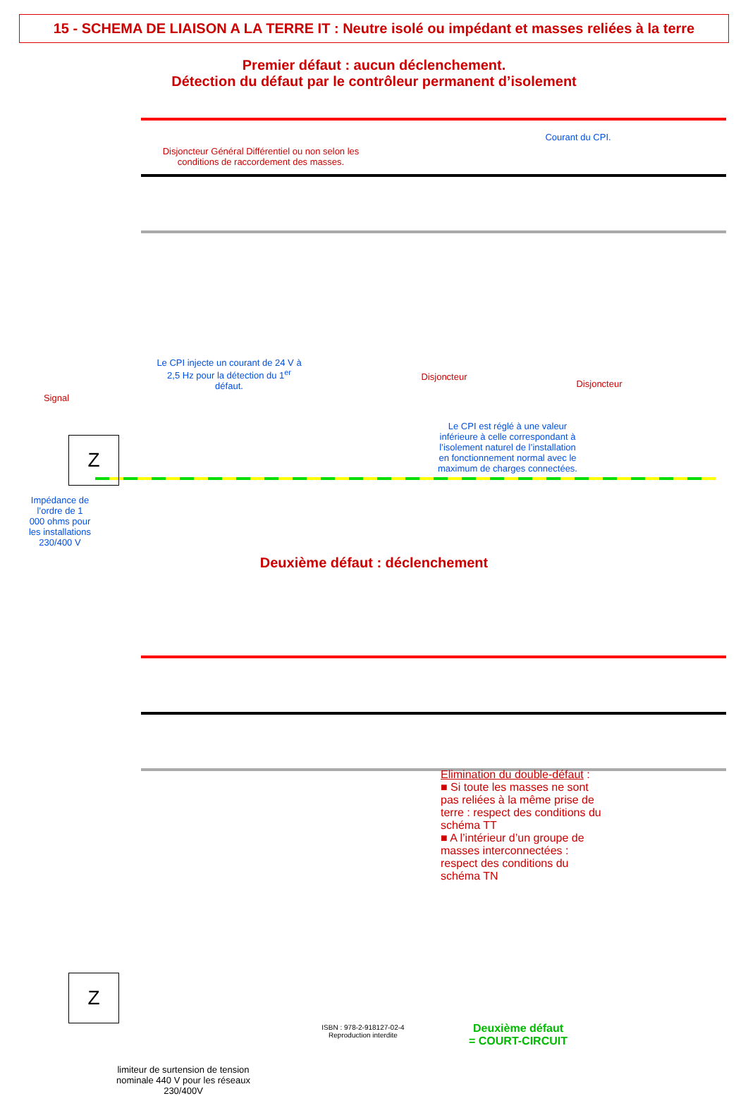15 - SCHEMA DE LIAISON A LA TERRE IT : Neutre isolé ou impédant et masses reliées à la terre
Premier défaut : aucun déclenchement.
Détection du défaut par le contrôleur permanent d’isolement
Courant du CPI.
Disjoncteur Général Différentiel ou non selon les conditions de raccordement des masses.
Le CPI injecte un courant de 24 V à 2,5 Hz pour la détection du 1<sup>er</sup> défaut.
Disjoncteur
Disjoncteur
Le CPI est réglé à une valeur inférieure à celle correspondant à l’isolement naturel de l’installation en fonctionnement normal avec le maximum de charges connectées.
Signal
Z
Impédance de l’ordre de 1 000 ohms pour les installations 230/400 V
Deuxième défaut : déclenchement
Elimination du double-défaut :
■ Si toute les masses ne sont pas reliées à la même prise de terre : respect des conditions du schéma TT
■ A l’intérieur d’un groupe de masses interconnectées : respect des conditions du schéma TN
Z
limiteur de surtension de tension nominale 440 V pour les réseaux 230/400V
Deuxième défaut
= COURT-CIRCUIT
ISBN : 978-2-918127-02-4
Reproduction interdite